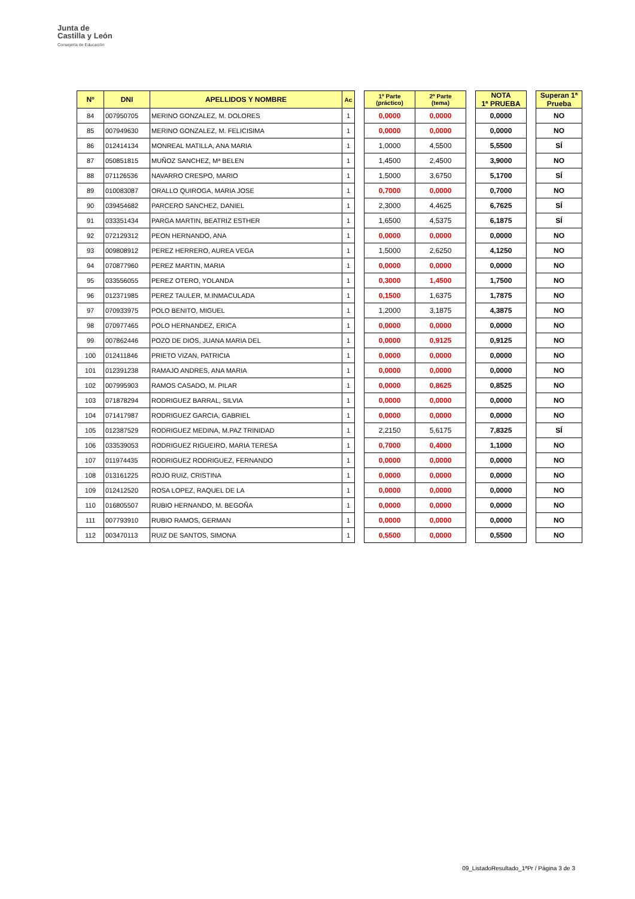Junta de
Castilla y León
Consejería de Educación
| Nº | DNI | APELLIDOS Y NOMBRE | Ac | | 1ª Parte (práctico) | 2ª Parte (tema) | | NOTA 1ª PRUEBA | | Superan 1ª Prueba |
| --- | --- | --- | --- | --- | --- | --- | --- | --- | --- | --- |
| 84 | 007950705 | MERINO GONZALEZ, M. DOLORES | 1 | | 0,0000 | 0,0000 | | 0,0000 | | NO |
| 85 | 007949630 | MERINO GONZALEZ, M. FELICISIMA | 1 | | 0,0000 | 0,0000 | | 0,0000 | | NO |
| 86 | 012414134 | MONREAL MATILLA, ANA MARIA | 1 | | 1,0000 | 4,5500 | | 5,5500 | | SÍ |
| 87 | 050851815 | MUÑOZ SANCHEZ, Mª BELEN | 1 | | 1,4500 | 2,4500 | | 3,9000 | | NO |
| 88 | 071126536 | NAVARRO CRESPO, MARIO | 1 | | 1,5000 | 3,6750 | | 5,1700 | | SÍ |
| 89 | 010083087 | ORALLO QUIROGA, MARIA JOSE | 1 | | 0,7000 | 0,0000 | | 0,7000 | | NO |
| 90 | 039454682 | PARCERO SANCHEZ, DANIEL | 1 | | 2,3000 | 4,4625 | | 6,7625 | | SÍ |
| 91 | 033351434 | PARGA MARTIN, BEATRIZ ESTHER | 1 | | 1,6500 | 4,5375 | | 6,1875 | | SÍ |
| 92 | 072129312 | PEON HERNANDO, ANA | 1 | | 0,0000 | 0,0000 | | 0,0000 | | NO |
| 93 | 009808912 | PEREZ HERRERO, AUREA VEGA | 1 | | 1,5000 | 2,6250 | | 4,1250 | | NO |
| 94 | 070877960 | PEREZ MARTIN, MARIA | 1 | | 0,0000 | 0,0000 | | 0,0000 | | NO |
| 95 | 033556055 | PEREZ OTERO, YOLANDA | 1 | | 0,3000 | 1,4500 | | 1,7500 | | NO |
| 96 | 012371985 | PEREZ TAULER, M.INMACULADA | 1 | | 0,1500 | 1,6375 | | 1,7875 | | NO |
| 97 | 070933975 | POLO BENITO, MIGUEL | 1 | | 1,2000 | 3,1875 | | 4,3875 | | NO |
| 98 | 070977465 | POLO HERNANDEZ, ERICA | 1 | | 0,0000 | 0,0000 | | 0,0000 | | NO |
| 99 | 007862446 | POZO DE DIOS, JUANA MARIA DEL | 1 | | 0,0000 | 0,9125 | | 0,9125 | | NO |
| 100 | 012411846 | PRIETO VIZAN, PATRICIA | 1 | | 0,0000 | 0,0000 | | 0,0000 | | NO |
| 101 | 012391238 | RAMAJO ANDRES, ANA MARIA | 1 | | 0,0000 | 0,0000 | | 0,0000 | | NO |
| 102 | 007995903 | RAMOS CASADO, M. PILAR | 1 | | 0,0000 | 0,8625 | | 0,8525 | | NO |
| 103 | 071878294 | RODRIGUEZ BARRAL, SILVIA | 1 | | 0,0000 | 0,0000 | | 0,0000 | | NO |
| 104 | 071417987 | RODRIGUEZ GARCIA, GABRIEL | 1 | | 0,0000 | 0,0000 | | 0,0000 | | NO |
| 105 | 012387529 | RODRIGUEZ MEDINA, M.PAZ TRINIDAD | 1 | | 2,2150 | 5,6175 | | 7,8325 | | SÍ |
| 106 | 033539053 | RODRIGUEZ RIGUEIRO, MARIA TERESA | 1 | | 0,7000 | 0,4000 | | 1,1000 | | NO |
| 107 | 011974435 | RODRIGUEZ RODRIGUEZ, FERNANDO | 1 | | 0,0000 | 0,0000 | | 0,0000 | | NO |
| 108 | 013161225 | ROJO RUIZ, CRISTINA | 1 | | 0,0000 | 0,0000 | | 0,0000 | | NO |
| 109 | 012412520 | ROSA LOPEZ, RAQUEL DE LA | 1 | | 0,0000 | 0,0000 | | 0,0000 | | NO |
| 110 | 016805507 | RUBIO HERNANDO, M. BEGOÑA | 1 | | 0,0000 | 0,0000 | | 0,0000 | | NO |
| 111 | 007793910 | RUBIO RAMOS, GERMAN | 1 | | 0,0000 | 0,0000 | | 0,0000 | | NO |
| 112 | 003470113 | RUIZ DE SANTOS, SIMONA | 1 | | 0,5500 | 0,0000 | | 0,5500 | | NO |
09_ListadoResultado_1ªPr / Página 3 de 3